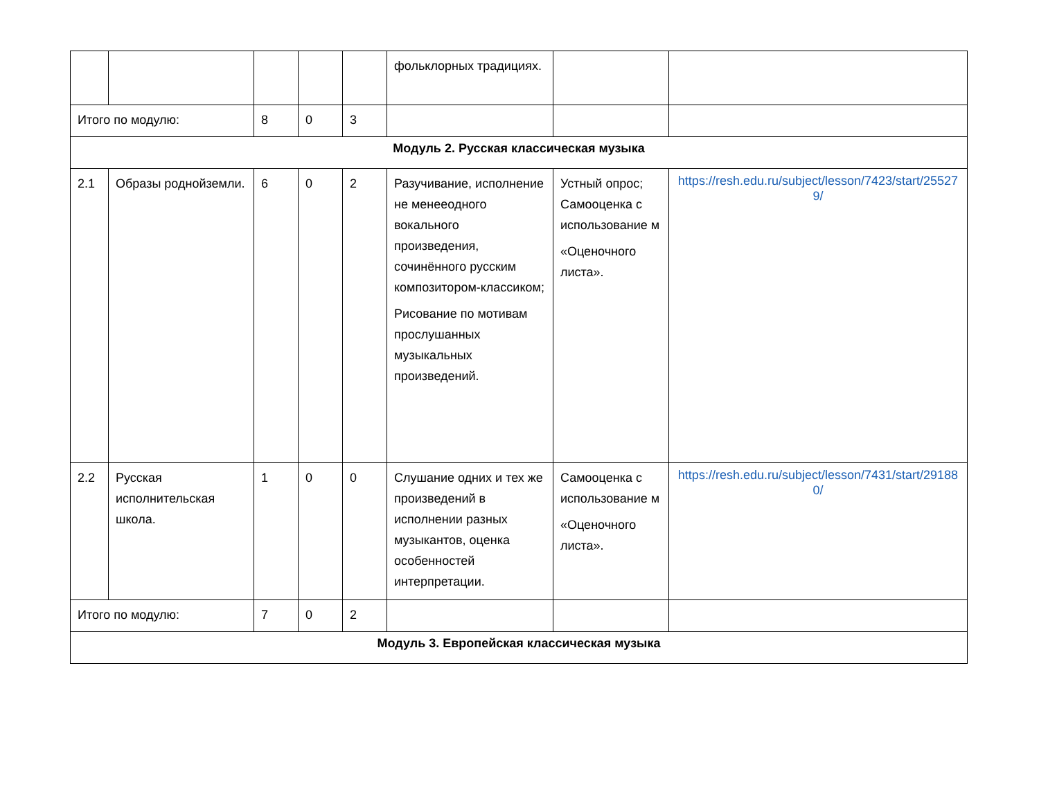| | | | | | фольклорных традициях. | | |
| Итого по модулю: | | 8 | 0 | 3 | | | |
| Модуль 2. Русская классическая музыка | | | | | | | |
| 2.1 | Образы роднойземли. | 6 | 0 | 2 | Разучивание, исполнение не менееодного вокального произведения, сочинённого русским композитором-классиком; Рисование по мотивам прослушанных музыкальных произведений. | Устный опрос; Самооценка с использование м «Оценочного листа». | https://resh.edu.ru/subject/lesson/7423/start/255279/ |
| 2.2 | Русская исполнительская школа. | 1 | 0 | 0 | Слушание одних и тех же произведений в исполнении разных музыкантов, оценка особенностей интерпретации. | Самооценка с использование м «Оценочного листа». | https://resh.edu.ru/subject/lesson/7431/start/291880/ |
| Итого по модулю: | | 7 | 0 | 2 | | | |
| Модуль 3. Европейская классическая музыка | | | | | | | |